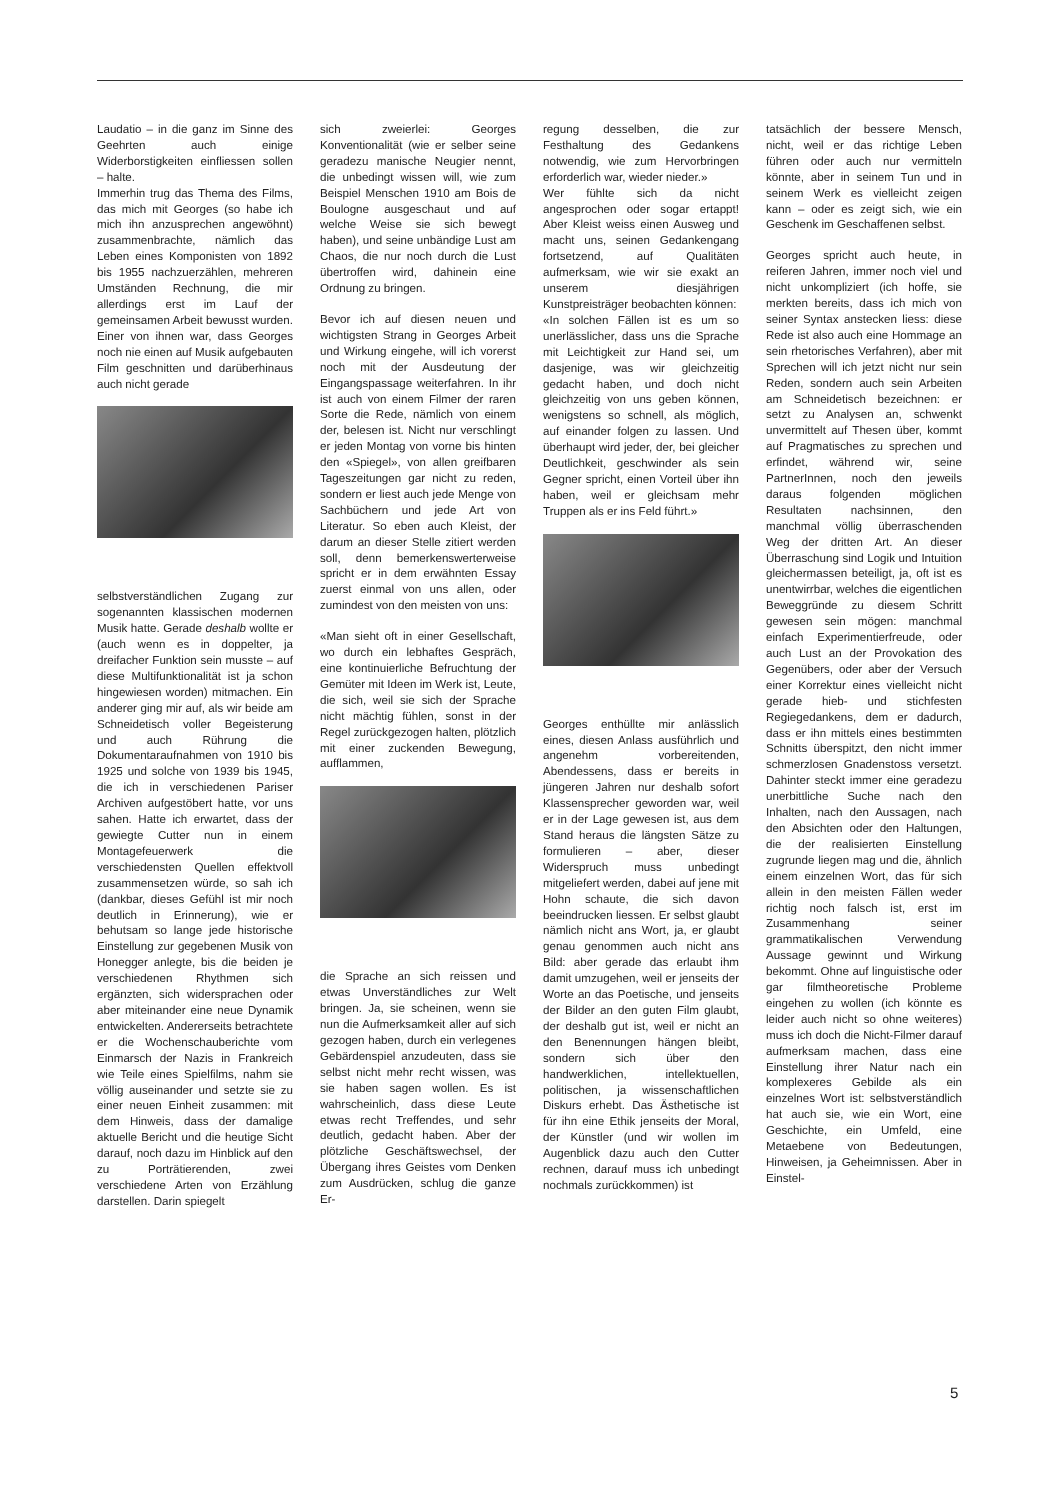Laudatio – in die ganz im Sinne des Geehrten auch einige Widerborstigkeiten einfliessen sollen – halte.
Immerhin trug das Thema des Films, das mich mit Georges (so habe ich mich ihn anzusprechen angewöhnt) zusammenbrachte, nämlich das Leben eines Komponisten von 1892 bis 1955 nachzuerzählen, mehreren Umständen Rechnung, die mir allerdings erst im Lauf der gemeinsamen Arbeit bewusst wurden. Einer von ihnen war, dass Georges noch nie einen auf Musik aufgebauten Film geschnitten und darüberhinaus auch nicht gerade
selbstverständlichen Zugang zur sogenannten klassischen modernen Musik hatte. Gerade deshalb wollte er (auch wenn es in doppelter, ja dreifacher Funktion sein musste – auf diese Multifunktionalität ist ja schon hingewiesen worden) mitmachen. Ein anderer ging mir auf, als wir beide am Schneidetisch voller Begeisterung und auch Rührung die Dokumentaraufnahmen von 1910 bis 1925 und solche von 1939 bis 1945, die ich in verschiedenen Pariser Archiven aufgestöbert hatte, vor uns sahen. Hatte ich erwartet, dass der gewiegte Cutter nun in einem Montagefeuerwerk die verschiedensten Quellen effektvoll zusammensetzen würde, so sah ich (dankbar, dieses Gefühl ist mir noch deutlich in Erinnerung), wie er behutsam so lange jede historische Einstellung zur gegebenen Musik von Honegger anlegte, bis die beiden je verschiedenen Rhythmen sich ergänzten, sich widersprachen oder aber miteinander eine neue Dynamik entwickelten. Andererseits betrachtete er die Wochenschauberichte vom Einmarsch der Nazis in Frankreich wie Teile eines Spielfilms, nahm sie völlig auseinander und setzte sie zu einer neuen Einheit zusammen: mit dem Hinweis, dass der damalige aktuelle Bericht und die heutige Sicht darauf, noch dazu im Hinblick auf den zu Porträtierenden, zwei verschiedene Arten von Erzählung darstellen. Darin spiegelt
sich zweierlei: Georges Konventionalität (wie er selber seine geradezu manische Neugier nennt, die unbedingt wissen will, wie zum Beispiel Menschen 1910 am Bois de Boulogne ausgeschaut und auf welche Weise sie sich bewegt haben), und seine unbändige Lust am Chaos, die nur noch durch die Lust übertroffen wird, dahinein eine Ordnung zu bringen.
Bevor ich auf diesen neuen und wichtigsten Strang in Georges Arbeit und Wirkung eingehe, will ich vorerst noch mit der Ausdeutung der Eingangspassage weiterfahren. In ihr ist auch von einem Filmer der raren Sorte die Rede, nämlich von einem der, belesen ist. Nicht nur verschlingt er jeden Montag von vorne bis hinten den «Spiegel», von allen greifbaren Tageszeitungen gar nicht zu reden, sondern er liest auch jede Menge von Sachbüchern und jede Art von Literatur. So eben auch Kleist, der darum an dieser Stelle zitiert werden soll, denn bemerkenswerterweise spricht er in dem erwähnten Essay zuerst einmal von uns allen, oder zumindest von den meisten von uns:
«Man sieht oft in einer Gesellschaft, wo durch ein lebhaftes Gespräch, eine kontinuierliche Befruchtung der Gemüter mit Ideen im Werk ist, Leute, die sich, weil sie sich der Sprache nicht mächtig fühlen, sonst in der Regel zurückgezogen halten, plötzlich mit einer zuckenden Bewegung, aufflammen,
die Sprache an sich reissen und etwas Unverständliches zur Welt bringen. Ja, sie scheinen, wenn sie nun die Aufmerksamkeit aller auf sich gezogen haben, durch ein verlegenes Gebärdenspiel anzudeuten, dass sie selbst nicht mehr recht wissen, was sie haben sagen wollen. Es ist wahrscheinlich, dass diese Leute etwas recht Treffendes, und sehr deutlich, gedacht haben. Aber der plötzliche Geschäftswechsel, der Übergang ihres Geistes vom Denken zum Ausdrücken, schlug die ganze Er-
regung desselben, die zur Festhaltung des Gedankens notwendig, wie zum Hervorbringen erforderlich war, wieder nieder.»
Wer fühlte sich da nicht angesprochen oder sogar ertappt! Aber Kleist weiss einen Ausweg und macht uns, seinen Gedankengang fortsetzend, auf Qualitäten aufmerksam, wie wir sie exakt an unserem diesjährigen Kunstpreisträger beobachten können:
«In solchen Fällen ist es um so unerlässlicher, dass uns die Sprache mit Leichtigkeit zur Hand sei, um dasjenige, was wir gleichzeitig gedacht haben, und doch nicht gleichzeitig von uns geben können, wenigstens so schnell, als möglich, auf einander folgen zu lassen. Und überhaupt wird jeder, der, bei gleicher Deutlichkeit, geschwinder als sein Gegner spricht, einen Vorteil über ihn haben, weil er gleichsam mehr Truppen als er ins Feld führt.»
Georges enthüllte mir anlässlich eines, diesen Anlass ausführlich und angenehm vorbereitenden, Abendessens, dass er bereits in jüngeren Jahren nur deshalb sofort Klassensprecher geworden war, weil er in der Lage gewesen ist, aus dem Stand heraus die längsten Sätze zu formulieren – aber, dieser Widerspruch muss unbedingt mitgeliefert werden, dabei auf jene mit Hohn schaute, die sich davon beeindrucken liessen. Er selbst glaubt nämlich nicht ans Wort, ja, er glaubt genau genommen auch nicht ans Bild: aber gerade das erlaubt ihm damit umzugehen, weil er jenseits der Worte an das Poetische, und jenseits der Bilder an den guten Film glaubt, der deshalb gut ist, weil er nicht an den Benennungen hängen bleibt, sondern sich über den handwerklichen, intellektuellen, politischen, ja wissenschaftlichen Diskurs erhebt. Das Ästhetische ist für ihn eine Ethik jenseits der Moral, der Künstler (und wir wollen im Augenblick dazu auch den Cutter rechnen, darauf muss ich unbedingt nochmals zurückkommen) ist
tatsächlich der bessere Mensch, nicht, weil er das richtige Leben führen oder auch nur vermitteln könnte, aber in seinem Tun und in seinem Werk es vielleicht zeigen kann – oder es zeigt sich, wie ein Geschenk im Geschaffenen selbst.
Georges spricht auch heute, in reiferen Jahren, immer noch viel und nicht unkompliziert (ich hoffe, sie merkten bereits, dass ich mich von seiner Syntax anstecken liess: diese Rede ist also auch eine Hommage an sein rhetorisches Verfahren), aber mit Sprechen will ich jetzt nicht nur sein Reden, sondern auch sein Arbeiten am Schneidetisch bezeichnen: er setzt zu Analysen an, schwenkt unvermittelt auf Thesen über, kommt auf Pragmatisches zu sprechen und erfindet, während wir, seine PartnerInnen, noch den jeweils daraus folgenden möglichen Resultaten nachsinnen, den manchmal völlig überraschenden Weg der dritten Art. An dieser Überraschung sind Logik und Intuition gleichermassen beteiligt, ja, oft ist es unentwirrbar, welches die eigentlichen Beweggründe zu diesem Schritt gewesen sein mögen: manchmal einfach Experimentierfreude, oder auch Lust an der Provokation des Gegenübers, oder aber der Versuch einer Korrektur eines vielleicht nicht gerade hieb- und stichfesten Regiegedankens, dem er dadurch, dass er ihn mittels eines bestimmten Schnitts überspitzt, den nicht immer schmerzlosen Gnadenstoss versetzt. Dahinter steckt immer eine geradezu unerbittliche Suche nach den Inhalten, nach den Aussagen, nach den Absichten oder den Haltungen, die der realisierten Einstellung zugrunde liegen mag und die, ähnlich einem einzelnen Wort, das für sich allein in den meisten Fällen weder richtig noch falsch ist, erst im Zusammenhang seiner grammatikalischen Verwendung Aussage gewinnt und Wirkung bekommt. Ohne auf linguistische oder gar filmtheoretische Probleme eingehen zu wollen (ich könnte es leider auch nicht so ohne weiteres) muss ich doch die Nicht-Filmer darauf aufmerksam machen, dass eine Einstellung ihrer Natur nach ein komplexeres Gebilde als ein einzelnes Wort ist: selbstverständlich hat auch sie, wie ein Wort, eine Geschichte, ein Umfeld, eine Metaebene von Bedeutungen, Hinweisen, ja Geheimnissen. Aber in Einstel-
5